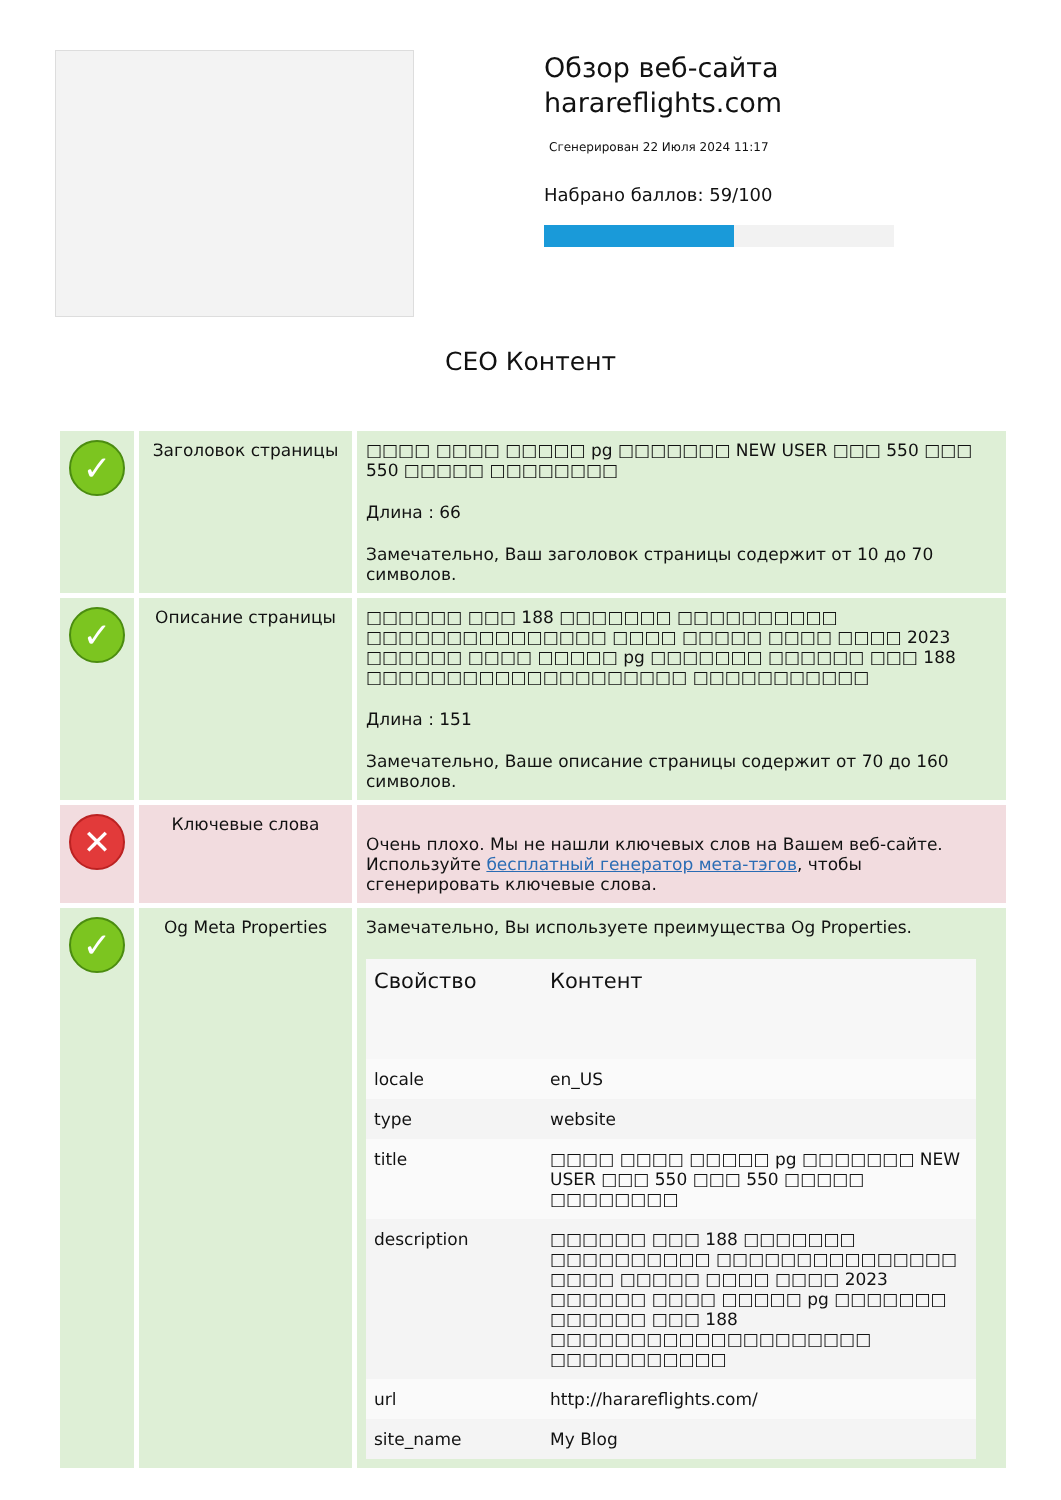Обзор веб-сайта
harareflights.com
Сгенерирован 22 Июля 2024 11:17
Набрано баллов: 59/100
СЕО Контент
| ✓ | Заголовок страницы | □□□□ □□□□ □□□□□ pg □□□□□□□ NEW USER □□□ 550 □□□ 550 □□□□□ □□□□□□□□ Длина : 66 Замечательно, Ваш заголовок страницы содержит от 10 до 70 символов. |
| ✓ | Описание страницы | □□□□□□ □□□ 188 □□□□□□□ □□□□□□□□□□ □□□□□□□□□□□□□□□ □□□□ □□□□□ □□□□ □□□□ 2023 □□□□□□ □□□□ □□□□□ pg □□□□□□□ □□□□□□ □□□ 188 □□□□□□□□□□□□□□□□□□□□ □□□□□□□□□□□ Длина : 151 Замечательно, Ваше описание страницы содержит от 70 до 160 символов. |
| ✕ | Ключевые слова | Очень плохо. Мы не нашли ключевых слов на Вашем веб-сайте. Используйте бесплатный генератор мета-тэгов , чтобы сгенерировать ключевые слова. |
| ✓ | Og Meta Properties | Замечательно, Вы используете преимущества Og Properties. / Свойство / Контент / / --- / --- / / locale / en_US / / type / website / / title / □□□□ □□□□ □□□□□ pg □□□□□□□ NEW USER □□□ 550 □□□ 550 □□□□□ □□□□□□□□ / / description / □□□□□□ □□□ 188 □□□□□□□ □□□□□□□□□□ □□□□□□□□□□□□□□□ □□□□ □□□□□ □□□□ □□□□ 2023 □□□□□□ □□□□ □□□□□ pg □□□□□□□ □□□□□□ □□□ 188 □□□□□□□□□□□□□□□□□□□□ □□□□□□□□□□□ / / url / http://harareflights.com/ / / site_name / My Blog / |